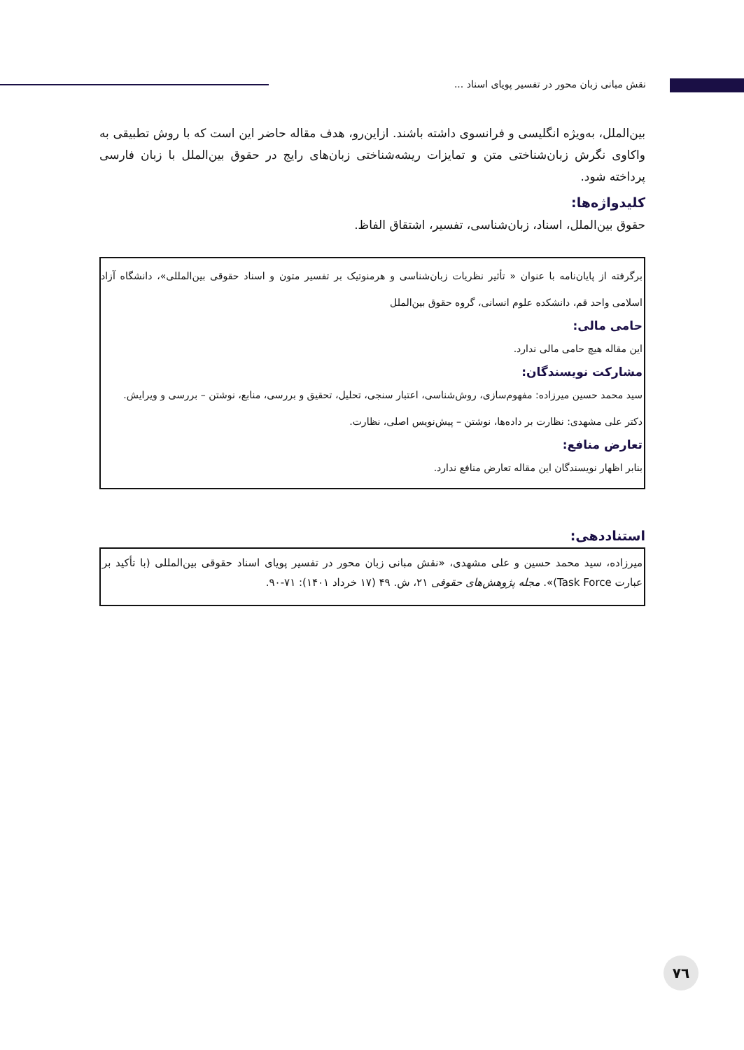نقش مبانی زبان محور در تفسیر پویای اسناد ...
بین‌الملل، به‌ویژه انگلیسی و فرانسوی داشته باشند. ازاین‌رو، هدف مقاله حاضر این است که با روش تطبیقی به واکاوی نگرش زبان‌شناختی متن و تمایزات ریشه‌شناختی زبان‌های رایج در حقوق بین‌الملل با زبان فارسی پرداخته شود.
کلیدواژه‌ها:
حقوق بین‌الملل، اسناد، زبان‌شناسی، تفسیر، اشتقاق الفاظ.
برگرفته از پایان‌نامه با عنوان « تأثیر نظریات زبان‌شناسی و هرمنوتیک بر تفسیر متون و اسناد حقوقی بین‌المللی»، دانشگاه آزاد اسلامی واحد قم، دانشکده علوم انسانی، گروه حقوق بین‌الملل
حامی مالی:
این مقاله هیچ حامی مالی ندارد.
مشارکت نویسندگان:
سید محمد حسین میرزاده: مفهوم‌سازی، روش‌شناسی، اعتبار سنجی، تحلیل، تحقیق و بررسی، منابع، نوشتن – بررسی و ویرایش.
دکتر علی مشهدی: نظارت بر داده‌ها، نوشتن – پیش‌نویس اصلی، نظارت.
تعارض منافع:
بنابر اظهار نویسندگان این مقاله تعارض منافع ندارد.
استناددهی:
میرزاده، سید محمد حسین و علی مشهدی، «نقش مبانی زبان محور در تفسیر پویای اسناد حقوقی بین‌المللی (با تأکید بر عبارت Task Force)». مجله پژوهش‌های حقوقی ۲۱، ش. ۴۹ (۱۷ خرداد ۱۴۰۱): ۷۱-۹۰.
۷٦